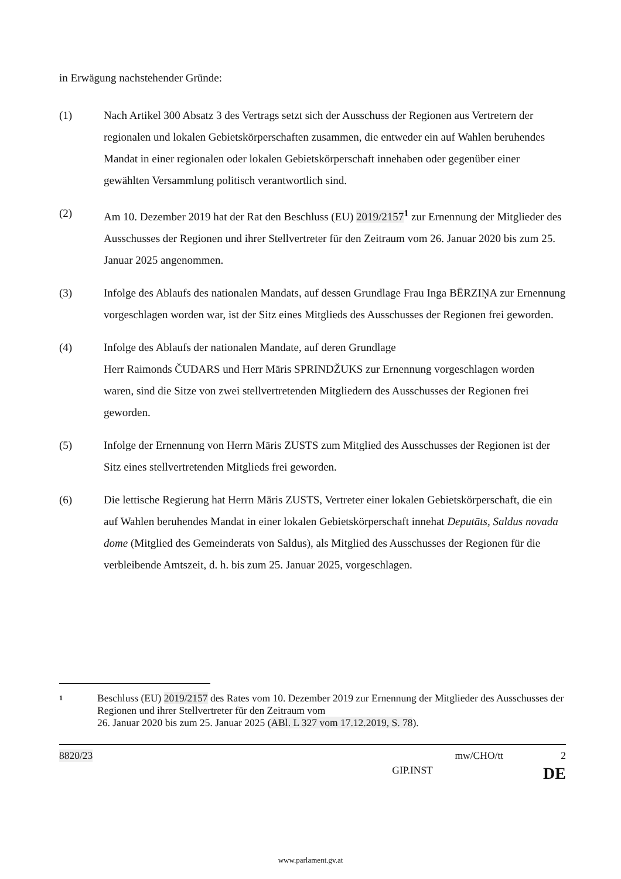in Erwägung nachstehender Gründe:
(1) Nach Artikel 300 Absatz 3 des Vertrags setzt sich der Ausschuss der Regionen aus Vertretern der regionalen und lokalen Gebietskörperschaften zusammen, die entweder ein auf Wahlen beruhendes Mandat in einer regionalen oder lokalen Gebietskörperschaft innehaben oder gegenüber einer gewählten Versammlung politisch verantwortlich sind.
(2) Am 10. Dezember 2019 hat der Rat den Beschluss (EU) 2019/2157<sup>1</sup> zur Ernennung der Mitglieder des Ausschusses der Regionen und ihrer Stellvertreter für den Zeitraum vom 26. Januar 2020 bis zum 25. Januar 2025 angenommen.
(3) Infolge des Ablaufs des nationalen Mandats, auf dessen Grundlage Frau Inga BĒRZIŅA zur Ernennung vorgeschlagen worden war, ist der Sitz eines Mitglieds des Ausschusses der Regionen frei geworden.
(4) Infolge des Ablaufs der nationalen Mandate, auf deren Grundlage
Herr Raimonds ČUDARS und Herr Māris SPRINDŽUKS zur Ernennung vorgeschlagen worden waren, sind die Sitze von zwei stellvertretenden Mitgliedern des Ausschusses der Regionen frei geworden.
(5) Infolge der Ernennung von Herrn Māris ZUSTS zum Mitglied des Ausschusses der Regionen ist der Sitz eines stellvertretenden Mitglieds frei geworden.
(6) Die lettische Regierung hat Herrn Māris ZUSTS, Vertreter einer lokalen Gebietskörperschaft, die ein auf Wahlen beruhendes Mandat in einer lokalen Gebietskörperschaft innehat Deputāts, Saldus novada dome (Mitglied des Gemeinderats von Saldus), als Mitglied des Ausschusses der Regionen für die verbleibende Amtszeit, d. h. bis zum 25. Januar 2025, vorgeschlagen.
1
Beschluss (EU) 2019/2157 des Rates vom 10. Dezember 2019 zur Ernennung der Mitglieder des Ausschusses der Regionen und ihrer Stellvertreter für den Zeitraum vom
26. Januar 2020 bis zum 25. Januar 2025 (ABl. L 327 vom 17.12.2019, S. 78).
8820/23 mw/CHO/tt 2
GIP.INST DE
www.parlament.gv.at